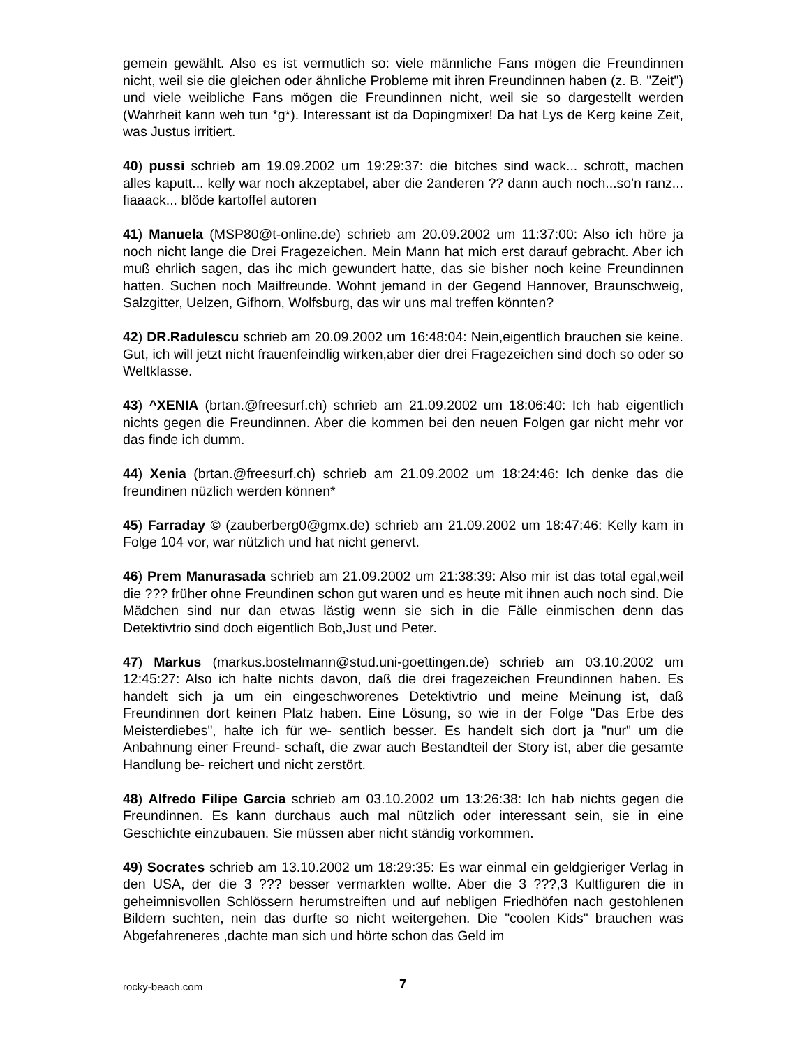gemein gewählt. Also es ist vermutlich so: viele männliche Fans mögen die Freundinnen nicht, weil sie die gleichen oder ähnliche Probleme mit ihren Freundinnen haben (z. B. "Zeit") und viele weibliche Fans mögen die Freundinnen nicht, weil sie so dargestellt werden (Wahrheit kann weh tun *g*). Interessant ist da Dopingmixer! Da hat Lys de Kerg keine Zeit, was Justus irritiert.
40) pussi schrieb am 19.09.2002 um 19:29:37: die bitches sind wack... schrott, machen alles kaputt... kelly war noch akzeptabel, aber die 2anderen ?? dann auch noch...so'n ranz... fiaaack... blöde kartoffel autoren
41) Manuela (MSP80@t-online.de) schrieb am 20.09.2002 um 11:37:00: Also ich höre ja noch nicht lange die Drei Fragezeichen. Mein Mann hat mich erst darauf gebracht. Aber ich muß ehrlich sagen, das ihc mich gewundert hatte, das sie bisher noch keine Freundinnen hatten. Suchen noch Mailfreunde. Wohnt jemand in der Gegend Hannover, Braunschweig, Salzgitter, Uelzen, Gifhorn, Wolfsburg, das wir uns mal treffen könnten?
42) DR.Radulescu schrieb am 20.09.2002 um 16:48:04: Nein,eigentlich brauchen sie keine. Gut, ich will jetzt nicht frauenfeindlig wirken,aber dier drei Fragezeichen sind doch so oder so Weltklasse.
43) ^XENIA (brtan.@freesurf.ch) schrieb am 21.09.2002 um 18:06:40: Ich hab eigentlich nichts gegen die Freundinnen. Aber die kommen bei den neuen Folgen gar nicht mehr vor das finde ich dumm.
44) Xenia (brtan.@freesurf.ch) schrieb am 21.09.2002 um 18:24:46: Ich denke das die freundinen nüzlich werden können*
45) Farraday © (zauberberg0@gmx.de) schrieb am 21.09.2002 um 18:47:46: Kelly kam in Folge 104 vor, war nützlich und hat nicht genervt.
46) Prem Manurasada schrieb am 21.09.2002 um 21:38:39: Also mir ist das total egal,weil die ??? früher ohne Freundinen schon gut waren und es heute mit ihnen auch noch sind. Die Mädchen sind nur dan etwas lästig wenn sie sich in die Fälle einmischen denn das Detektivtrio sind doch eigentlich Bob,Just und Peter.
47) Markus (markus.bostelmann@stud.uni-goettingen.de) schrieb am 03.10.2002 um 12:45:27: Also ich halte nichts davon, daß die drei fragezeichen Freundinnen haben. Es handelt sich ja um ein eingeschworenes Detektivtrio und meine Meinung ist, daß Freundinnen dort keinen Platz haben. Eine Lösung, so wie in der Folge "Das Erbe des Meisterdiebes", halte ich für we- sentlich besser. Es handelt sich dort ja "nur" um die Anbahnung einer Freund- schaft, die zwar auch Bestandteil der Story ist, aber die gesamte Handlung be- reichert und nicht zerstört.
48) Alfredo Filipe Garcia schrieb am 03.10.2002 um 13:26:38: Ich hab nichts gegen die Freundinnen. Es kann durchaus auch mal nützlich oder interessant sein, sie in eine Geschichte einzubauen. Sie müssen aber nicht ständig vorkommen.
49) Socrates schrieb am 13.10.2002 um 18:29:35: Es war einmal ein geldgieriger Verlag in den USA, der die 3 ??? besser vermarkten wollte. Aber die 3 ???,3 Kultfiguren die in geheimnisvollen Schlössern herumstreiften und auf nebligen Friedhöfen nach gestohlenen Bildern suchten, nein das durfte so nicht weitergehen. Die "coolen Kids" brauchen was Abgefahreneres ,dachte man sich und hörte schon das Geld im
rocky-beach.com 7